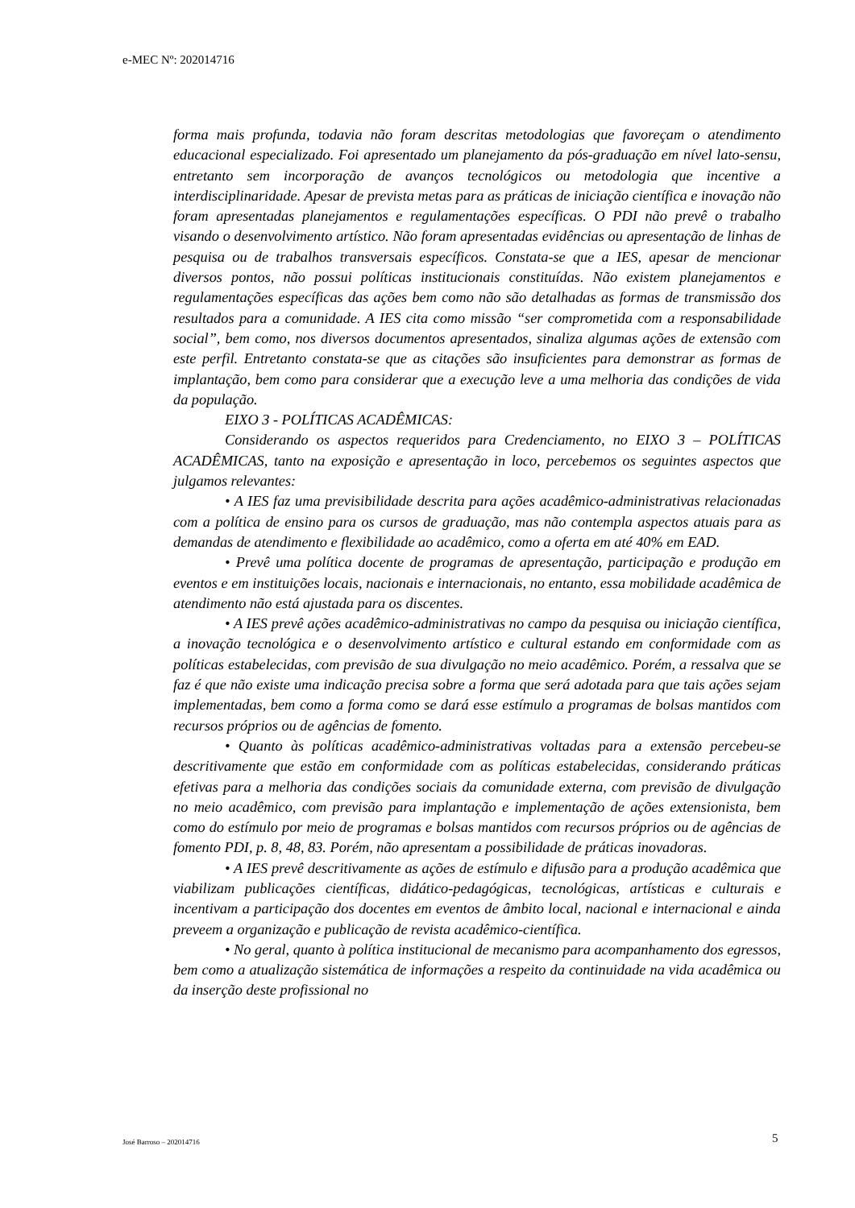e-MEC Nº: 202014716
forma mais profunda, todavia não foram descritas metodologias que favoreçam o atendimento educacional especializado. Foi apresentado um planejamento da pós-graduação em nível lato-sensu, entretanto sem incorporação de avanços tecnológicos ou metodologia que incentive a interdisciplinaridade. Apesar de prevista metas para as práticas de iniciação científica e inovação não foram apresentadas planejamentos e regulamentações específicas. O PDI não prevê o trabalho visando o desenvolvimento artístico. Não foram apresentadas evidências ou apresentação de linhas de pesquisa ou de trabalhos transversais específicos. Constata-se que a IES, apesar de mencionar diversos pontos, não possui políticas institucionais constituídas. Não existem planejamentos e regulamentações específicas das ações bem como não são detalhadas as formas de transmissão dos resultados para a comunidade. A IES cita como missão “ser comprometida com a responsabilidade social”, bem como, nos diversos documentos apresentados, sinaliza algumas ações de extensão com este perfil. Entretanto constata-se que as citações são insuficientes para demonstrar as formas de implantação, bem como para considerar que a execução leve a uma melhoria das condições de vida da população.
EIXO 3 - POLÍTICAS ACADÊMICAS:
Considerando os aspectos requeridos para Credenciamento, no EIXO 3 – POLÍTICAS ACADÊMICAS, tanto na exposição e apresentação in loco, percebemos os seguintes aspectos que julgamos relevantes:
• A IES faz uma previsibilidade descrita para ações acadêmico-administrativas relacionadas com a política de ensino para os cursos de graduação, mas não contempla aspectos atuais para as demandas de atendimento e flexibilidade ao acadêmico, como a oferta em até 40% em EAD.
• Prevê uma política docente de programas de apresentação, participação e produção em eventos e em instituições locais, nacionais e internacionais, no entanto, essa mobilidade acadêmica de atendimento não está ajustada para os discentes.
• A IES prevê ações acadêmico-administrativas no campo da pesquisa ou iniciação científica, a inovação tecnológica e o desenvolvimento artístico e cultural estando em conformidade com as políticas estabelecidas, com previsão de sua divulgação no meio acadêmico. Porém, a ressalva que se faz é que não existe uma indicação precisa sobre a forma que será adotada para que tais ações sejam implementadas, bem como a forma como se dará esse estímulo a programas de bolsas mantidos com recursos próprios ou de agências de fomento.
• Quanto às políticas acadêmico-administrativas voltadas para a extensão percebeu-se descritivamente que estão em conformidade com as políticas estabelecidas, considerando práticas efetivas para a melhoria das condições sociais da comunidade externa, com previsão de divulgação no meio acadêmico, com previsão para implantação e implementação de ações extensionista, bem como do estímulo por meio de programas e bolsas mantidos com recursos próprios ou de agências de fomento PDI, p. 8, 48, 83. Porém, não apresentam a possibilidade de práticas inovadoras.
• A IES prevê descritivamente as ações de estímulo e difusão para a produção acadêmica que viabilizam publicações científicas, didático-pedagógicas, tecnológicas, artísticas e culturais e incentivam a participação dos docentes em eventos de âmbito local, nacional e internacional e ainda preveem a organização e publicação de revista acadêmico-científica.
• No geral, quanto à política institucional de mecanismo para acompanhamento dos egressos, bem como a atualização sistemática de informações a respeito da continuidade na vida acadêmica ou da inserção deste profissional no
José Barroso – 202014716 5